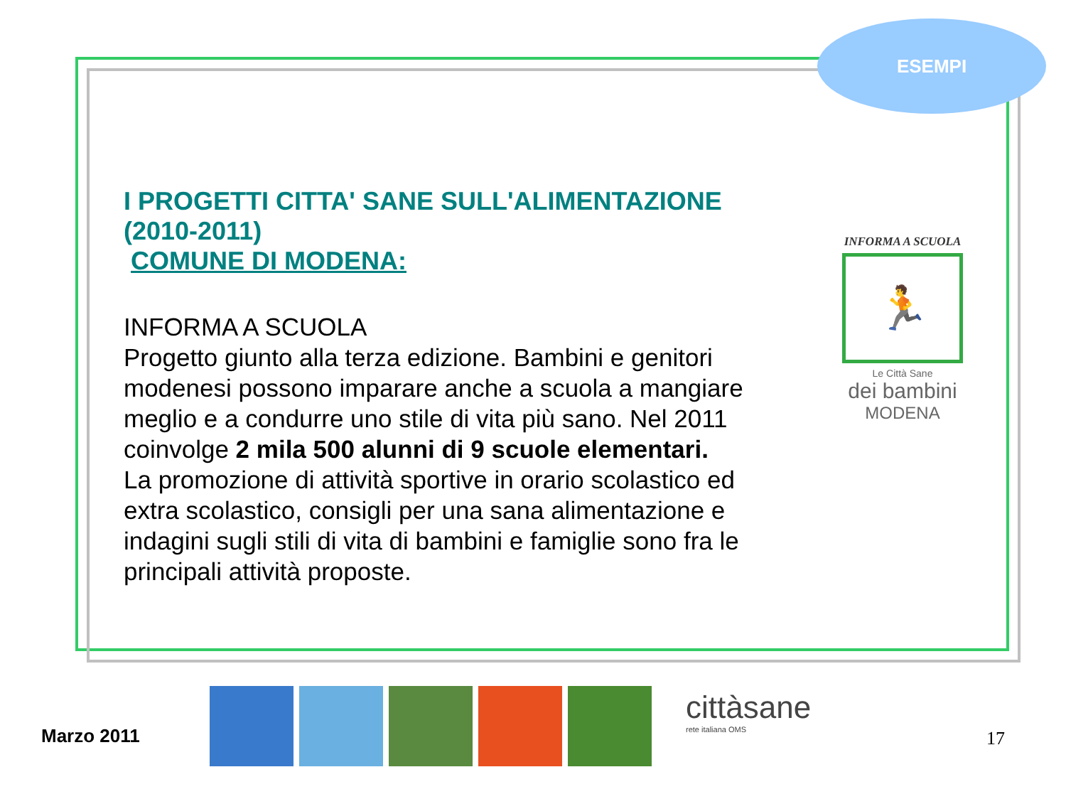ESEMPI
I PROGETTI CITTA' SANE SULL'ALIMENTAZIONE (2010-2011)
COMUNE DI MODENA:
INFORMA A SCUOLA
Progetto giunto alla terza edizione. Bambini e genitori modenesi possono imparare anche a scuola a mangiare meglio e a condurre uno stile di vita più sano. Nel 2011 coinvolge 2 mila 500 alunni di 9 scuole elementari.
La promozione di attività sportive in orario scolastico ed extra scolastico, consigli per una sana alimentazione e indagini sugli stili di vita di bambini e famiglie sono fra le principali attività proposte.
INFORMA A SCUOLA
🏃
Le Città Sane
dei bambini
MODENA
Marzo 2011
cittàsane
rete italiana OMS
17